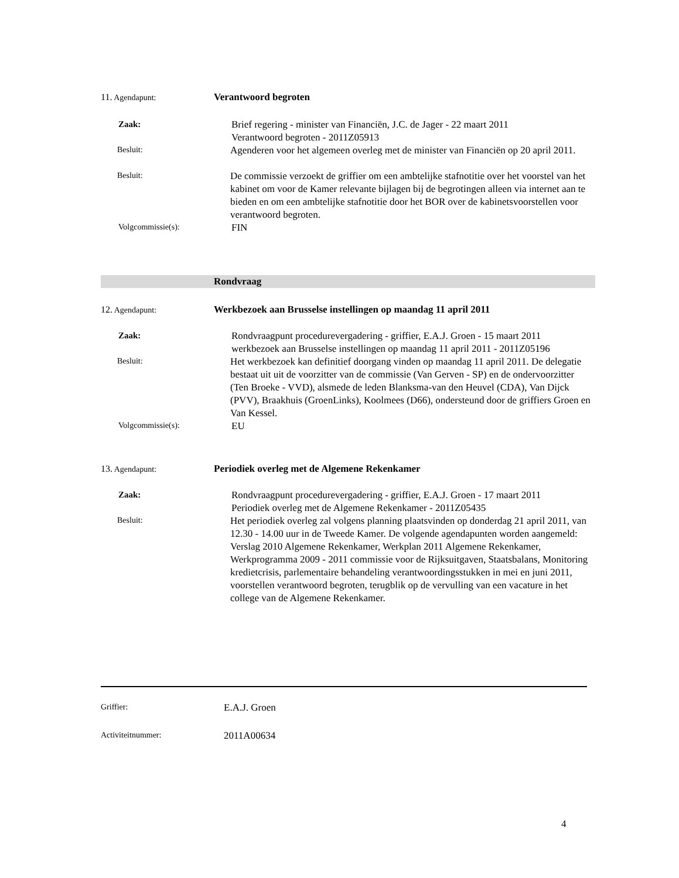11. Agendapunt:
Verantwoord begroten
Zaak:
Brief regering - minister van Financiën, J.C. de Jager - 22 maart 2011
Verantwoord begroten - 2011Z05913
Besluit:
Agenderen voor het algemeen overleg met de minister van Financiën op 20 april 2011.
Besluit:
De commissie verzoekt de griffier om een ambtelijke stafnotitie over het voorstel van het kabinet om voor de Kamer relevante bijlagen bij de begrotingen alleen via internet aan te bieden en om een ambtelijke stafnotitie door het BOR over de kabinetsvoorstellen voor verantwoord begroten.
Volgcommissie(s):
FIN
Rondvraag
12. Agendapunt:
Werkbezoek aan Brusselse instellingen op maandag 11 april 2011
Zaak:
Rondvraagpunt procedurevergadering - griffier, E.A.J. Groen - 15 maart 2011
werkbezoek aan Brusselse instellingen op maandag 11 april 2011 - 2011Z05196
Besluit:
Het werkbezoek kan definitief doorgang vinden op maandag 11 april 2011. De delegatie bestaat uit uit de voorzitter van de commissie (Van Gerven - SP) en de ondervoorzitter (Ten Broeke - VVD), alsmede de leden Blanksma-van den Heuvel (CDA), Van Dijck (PVV), Braakhuis (GroenLinks), Koolmees (D66), ondersteund door de griffiers Groen en Van Kessel.
Volgcommissie(s):
EU
13. Agendapunt:
Periodiek overleg met de Algemene Rekenkamer
Zaak:
Rondvraagpunt procedurevergadering - griffier, E.A.J. Groen - 17 maart 2011
Periodiek overleg met de Algemene Rekenkamer - 2011Z05435
Besluit:
Het periodiek overleg zal volgens planning plaatsvinden op donderdag 21 april 2011, van 12.30 - 14.00 uur in de Tweede Kamer. De volgende agendapunten worden aangemeld: Verslag 2010 Algemene Rekenkamer, Werkplan 2011 Algemene Rekenkamer, Werkprogramma 2009 - 2011 commissie voor de Rijksuitgaven, Staatsbalans, Monitoring kredietcrisis, parlementaire behandeling verantwoordingsstukken in mei en juni 2011, voorstellen verantwoord begroten, terugblik op de vervulling van een vacature in het college van de Algemene Rekenkamer.
Griffier:
E.A.J. Groen
Activiteitnummer:
2011A00634
4